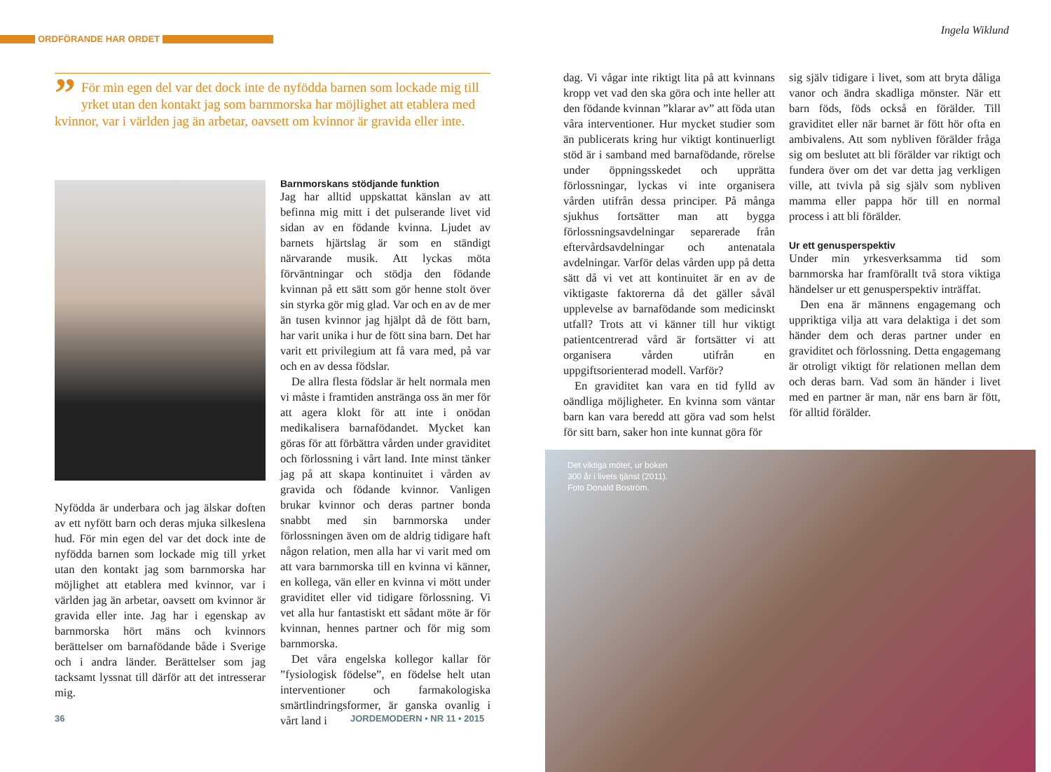ORDFÖRANDE HAR ORDET
Ingela Wiklund
” För min egen del var det dock inte de nyfödda barnen som lockade mig till yrket utan den kontakt jag som barnmorska har möjlighet att etablera med kvinnor, var i världen jag än arbetar, oavsett om kvinnor är gravida eller inte.
Nyfödda är underbara och jag älskar doften av ett nyfött barn och deras mjuka silkeslena hud. För min egen del var det dock inte de nyfödda barnen som lockade mig till yrket utan den kontakt jag som barnmorska har möjlighet att etablera med kvinnor, var i världen jag än arbetar, oavsett om kvinnor är gravida eller inte. Jag har i egenskap av barnmorska hört mäns och kvinnors berättelser om barnafödande både i Sverige och i andra länder. Berättelser som jag tacksamt lyssnat till därför att det intresserar mig.
Barnmorskans stödjande funktion
Jag har alltid uppskattat känslan av att befinna mig mitt i det pulserande livet vid sidan av en födande kvinna. Ljudet av barnets hjärtslag är som en ständigt närvarande musik. Att lyckas möta förväntningar och stödja den födande kvinnan på ett sätt som gör henne stolt över sin styrka gör mig glad. Var och en av de mer än tusen kvinnor jag hjälpt då de fött barn, har varit unika i hur de fött sina barn. Det har varit ett privilegium att få vara med, på var och en av dessa födslar.
De allra flesta födslar är helt normala men vi måste i framtiden anstränga oss än mer för att agera klokt för att inte i onödan medikalisera barnafödandet. Mycket kan göras för att förbättra vården under graviditet och förlossning i vårt land. Inte minst tänker jag på att skapa kontinuitet i vården av gravida och födande kvinnor. Vanligen brukar kvinnor och deras partner bonda snabbt med sin barnmorska under förlossningen även om de aldrig tidigare haft någon relation, men alla har vi varit med om att vara barnmorska till en kvinna vi känner, en kollega, vän eller en kvinna vi mött under graviditet eller vid tidigare förlossning. Vi vet alla hur fantastiskt ett sådant möte är för kvinnan, hennes partner och för mig som barnmorska.
Det våra engelska kollegor kallar för ”fysiologisk födelse”, en födelse helt utan interventioner och farmakologiska smärtlindringsformer, är ganska ovanlig i vårt land i
36 JORDEMODERN • NR 11 • 2015
dag. Vi vågar inte riktigt lita på att kvinnans kropp vet vad den ska göra och inte heller att den födande kvinnan ”klarar av” att föda utan våra interventioner. Hur mycket studier som än publicerats kring hur viktigt kontinuerligt stöd är i samband med barnafödande, rörelse under öppningsskedet och upprätta förlossningar, lyckas vi inte organisera vården utifrån dessa principer. På många sjukhus fortsätter man att bygga förlossningsavdelningar separerade från eftervårdsavdelningar och antenatala avdelningar. Varför delas vården upp på detta sätt då vi vet att kontinuitet är en av de viktigaste faktorerna då det gäller såväl upplevelse av barnafödande som medicinskt utfall? Trots att vi känner till hur viktigt patientcentrerad vård är fortsätter vi att organisera vården utifrån en uppgiftsorienterad modell. Varför?
En graviditet kan vara en tid fylld av oändliga möjligheter. En kvinna som väntar barn kan vara beredd att göra vad som helst för sitt barn, saker hon inte kunnat göra för
sig själv tidigare i livet, som att bryta dåliga vanor och ändra skadliga mönster. När ett barn föds, föds också en förälder. Till graviditet eller när barnet är fött hör ofta en ambivalens. Att som nybliven förälder fråga sig om beslutet att bli förälder var riktigt och fundera över om det var detta jag verkligen ville, att tvivla på sig själv som nybliven mamma eller pappa hör till en normal process i att bli förälder.
Ur ett genusperspektiv
Under min yrkesverksamma tid som barnmorska har framförallt två stora viktiga händelser ur ett genusperspektiv inträffat.
Den ena är männens engagemang och uppriktiga vilja att vara delaktiga i det som händer dem och deras partner under en graviditet och förlossning. Detta engagemang är otroligt viktigt för relationen mellan dem och deras barn. Vad som än händer i livet med en partner är man, när ens barn är fött, för alltid förälder.
Det viktiga mötet, ur boken
300 år i livets tjänst (2011).
Foto Donald Boström.